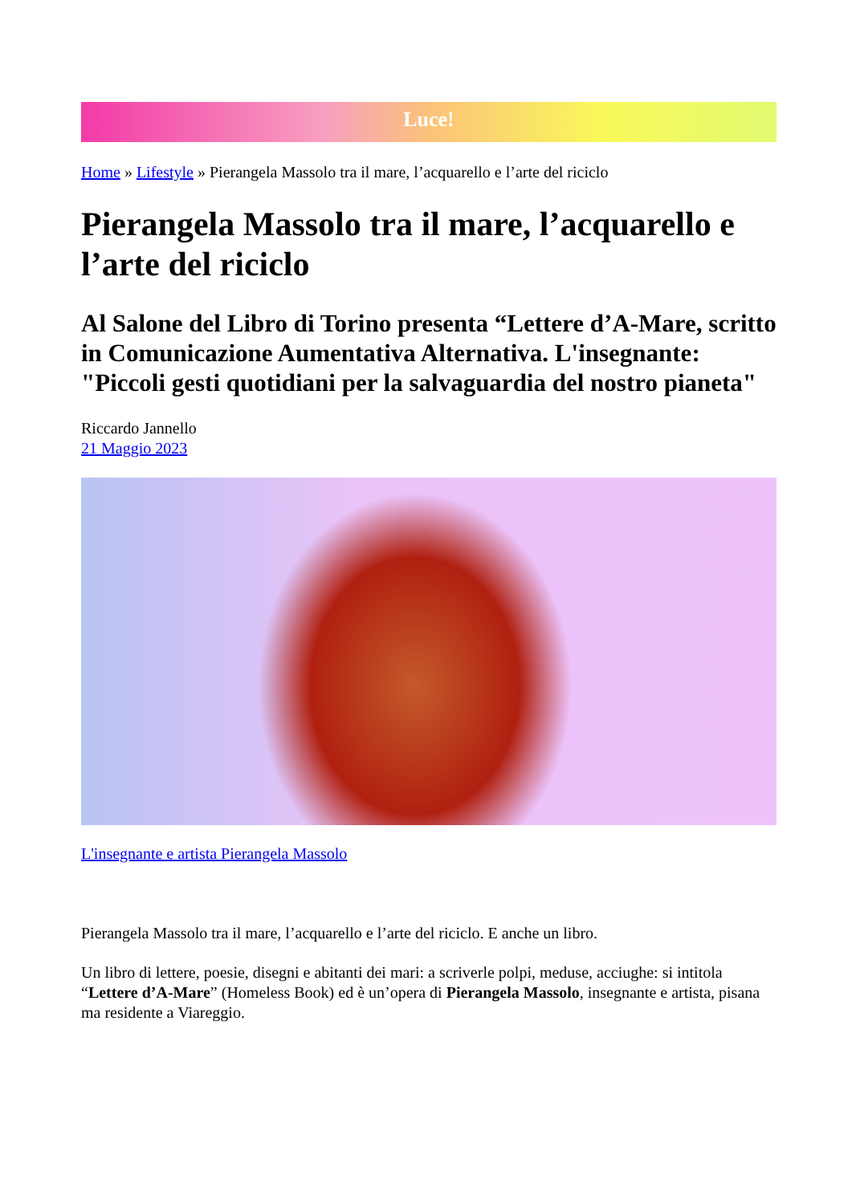Luce!
Home » Lifestyle » Pierangela Massolo tra il mare, l’acquarello e l’arte del riciclo
Pierangela Massolo tra il mare, l’acquarello e l’arte del riciclo
Al Salone del Libro di Torino presenta “Lettere d’A-Mare, scritto in Comunicazione Aumentativa Alternativa. L'insegnante: "Piccoli gesti quotidiani per la salvaguardia del nostro pianeta"
Riccardo Jannello
21 Maggio 2023
L'insegnante e artista Pierangela Massolo
Pierangela Massolo tra il mare, l’acquarello e l’arte del riciclo. E anche un libro.
Un libro di lettere, poesie, disegni e abitanti dei mari: a scriverle polpi, meduse, acciughe: si intitola “Lettere d’A-Mare” (Homeless Book) ed è un’opera di Pierangela Massolo, insegnante e artista, pisana ma residente a Viareggio.